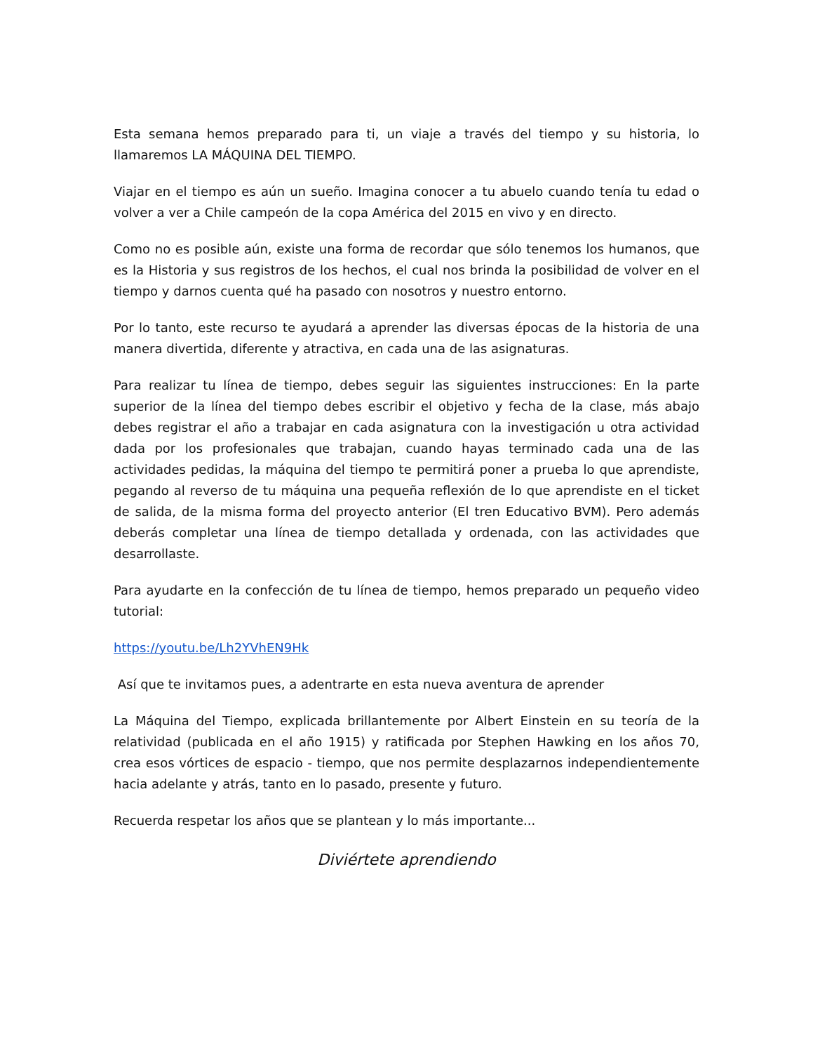Esta semana hemos preparado para ti, un viaje a través del tiempo y su historia, lo llamaremos LA MÁQUINA DEL TIEMPO.
Viajar en el tiempo es aún un sueño. Imagina conocer a tu abuelo cuando tenía tu edad o volver a ver a Chile campeón de la copa América del 2015 en vivo y en directo.
Como no es posible aún, existe una forma de recordar que sólo tenemos los humanos, que es la Historia y sus registros de los hechos, el cual nos brinda la posibilidad de volver en el tiempo y darnos cuenta qué ha pasado con nosotros y nuestro entorno.
Por lo tanto, este recurso te ayudará a aprender las diversas épocas de la historia de una manera divertida, diferente y atractiva, en cada una de las asignaturas.
Para realizar tu línea de tiempo, debes seguir las siguientes instrucciones: En la parte superior de la línea del tiempo debes escribir el objetivo y fecha de la clase, más abajo debes registrar el año a trabajar en cada asignatura con la investigación u otra actividad dada por los profesionales que trabajan, cuando hayas terminado cada una de las actividades pedidas, la máquina del tiempo te permitirá poner a prueba lo que aprendiste, pegando al reverso de tu máquina una pequeña reflexión de lo que aprendiste en el ticket de salida, de la misma forma del proyecto anterior (El tren Educativo BVM). Pero además deberás completar una línea de tiempo detallada y ordenada, con las actividades que desarrollaste.
Para ayudarte en la confección de tu línea de tiempo, hemos preparado un pequeño video tutorial:
https://youtu.be/Lh2YVhEN9Hk
Así que te invitamos pues, a adentrarte en esta nueva aventura de aprender
La Máquina del Tiempo, explicada brillantemente por Albert Einstein en su teoría de la relatividad (publicada en el año 1915) y ratificada por Stephen Hawking en los años 70, crea esos vórtices de espacio - tiempo, que nos permite desplazarnos independientemente hacia adelante y atrás, tanto en lo pasado, presente y futuro.
Recuerda respetar los años que se plantean y lo más importante...
Diviértete aprendiendo